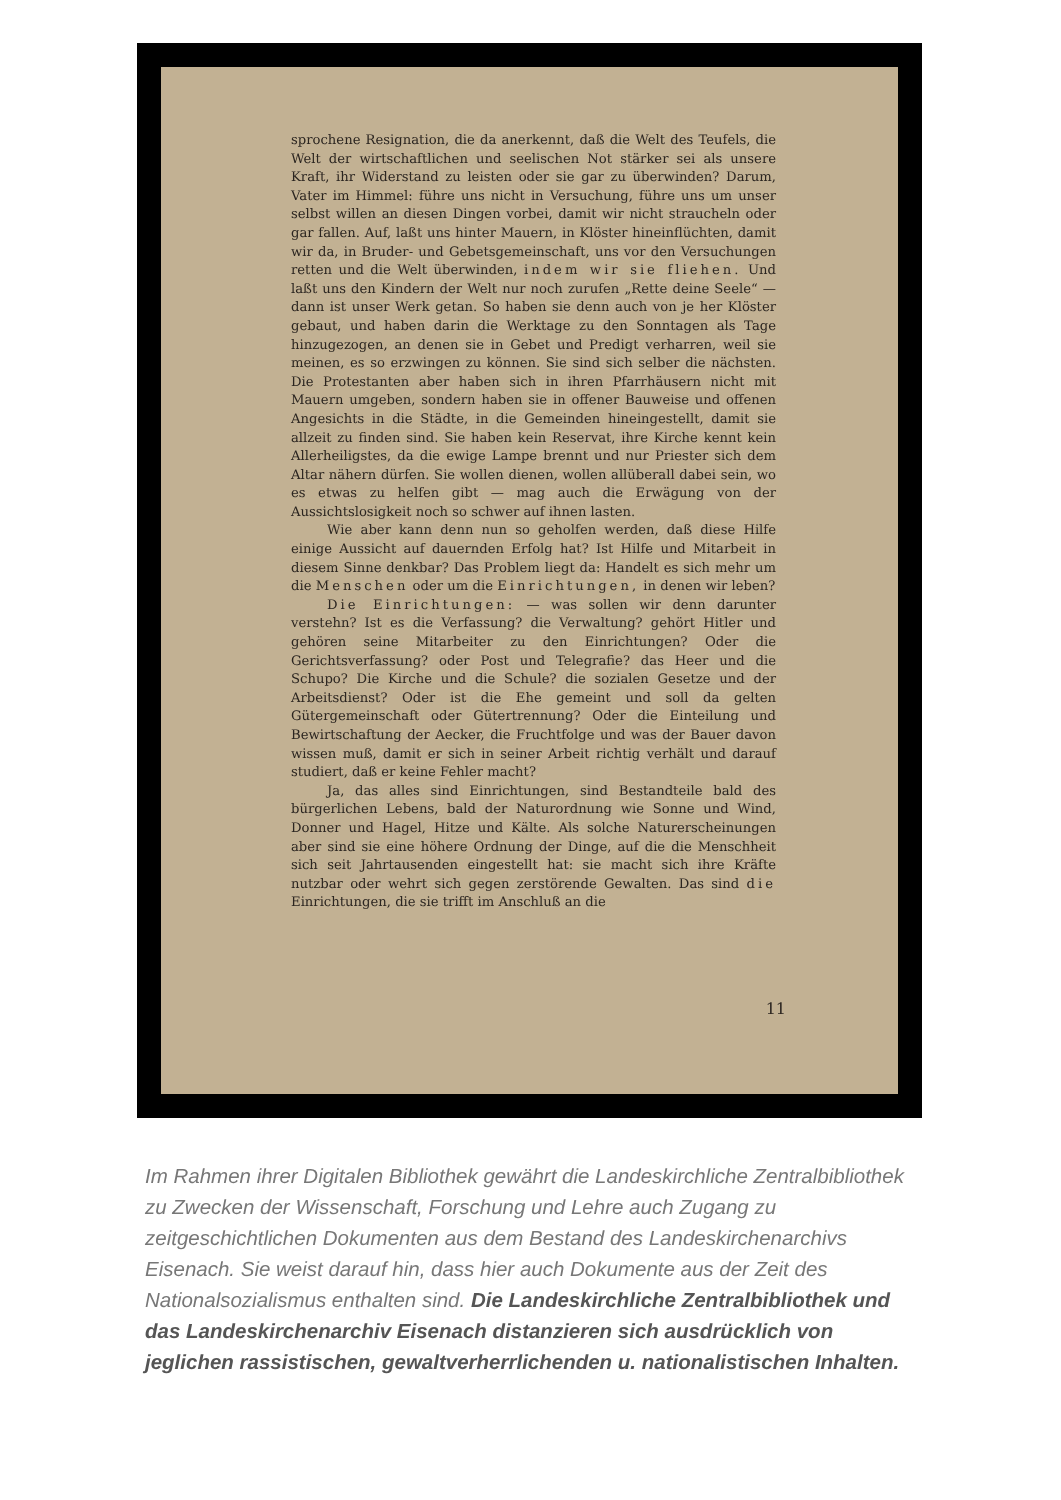sprochene Resignation, die da anerkennt, daß die Welt des Teufels, die Welt der wirtschaftlichen und seelischen Not stärker sei als unsere Kraft, ihr Widerstand zu leisten oder sie gar zu überwinden? Darum, Vater im Himmel: führe uns nicht in Versuchung, führe uns um unser selbst willen an diesen Dingen vorbei, damit wir nicht straucheln oder gar fallen. Auf, laßt uns hinter Mauern, in Klöster hineinflüchten, damit wir da, in Bruder- und Gebetsgemeinschaft, uns vor den Versuchungen retten und die Welt überwinden, indem wir sie fliehen. Und laßt uns den Kindern der Welt nur noch zurufen „Rette deine Seele“ — dann ist unser Werk getan. So haben sie denn auch von je her Klöster gebaut, und haben darin die Werktage zu den Sonntagen als Tage hinzugezogen, an denen sie in Gebet und Predigt verharren, weil sie meinen, es so erzwingen zu können. Sie sind sich selber die nächsten. Die Protestanten aber haben sich in ihren Pfarrhäusern nicht mit Mauern umgeben, sondern haben sie in offener Bauweise und offenen Angesichts in die Städte, in die Gemeinden hineingestellt, damit sie allzeit zu finden sind. Sie haben kein Reservat, ihre Kirche kennt kein Allerheiligstes, da die ewige Lampe brennt und nur Priester sich dem Altar nähern dürfen. Sie wollen dienen, wollen allüberall dabei sein, wo es etwas zu helfen gibt — mag auch die Erwägung von der Aussichtslosigkeit noch so schwer auf ihnen lasten.
Wie aber kann denn nun so geholfen werden, daß diese Hilfe einige Aussicht auf dauernden Erfolg hat? Ist Hilfe und Mitarbeit in diesem Sinne denkbar? Das Problem liegt da: Handelt es sich mehr um die Menschen oder um die Einrichtungen, in denen wir leben?
Die Einrichtungen: — was sollen wir denn darunter verstehn? Ist es die Verfassung? die Verwaltung? gehört Hitler und gehören seine Mitarbeiter zu den Einrichtungen? Oder die Gerichtsverfassung? oder Post und Telegrafie? das Heer und die Schupo? Die Kirche und die Schule? die sozialen Gesetze und der Arbeitsdienst? Oder ist die Ehe gemeint und soll da gelten Gütergemeinschaft oder Gütertrennung? Oder die Einteilung und Bewirtschaftung der Aecker, die Fruchtfolge und was der Bauer davon wissen muß, damit er sich in seiner Arbeit richtig verhält und darauf studiert, daß er keine Fehler macht?
Ja, das alles sind Einrichtungen, sind Bestandteile bald des bürgerlichen Lebens, bald der Naturordnung wie Sonne und Wind, Donner und Hagel, Hitze und Kälte. Als solche Naturerscheinungen aber sind sie eine höhere Ordnung der Dinge, auf die die Menschheit sich seit Jahrtausenden eingestellt hat: sie macht sich ihre Kräfte nutzbar oder wehrt sich gegen zerstörende Gewalten. Das sind die Einrichtungen, die sie trifft im Anschluß an die
11
Im Rahmen ihrer Digitalen Bibliothek gewährt die Landeskirchliche Zentralbibliothek zu Zwecken der Wissenschaft, Forschung und Lehre auch Zugang zu zeitgeschichtlichen Dokumenten aus dem Bestand des Landeskirchenarchivs Eisenach. Sie weist darauf hin, dass hier auch Dokumente aus der Zeit des Nationalsozialismus enthalten sind. Die Landeskirchliche Zentralbibliothek und das Landeskirchenarchiv Eisenach distanzieren sich ausdrücklich von jeglichen rassistischen, gewaltverherrlichenden u. nationalistischen Inhalten.